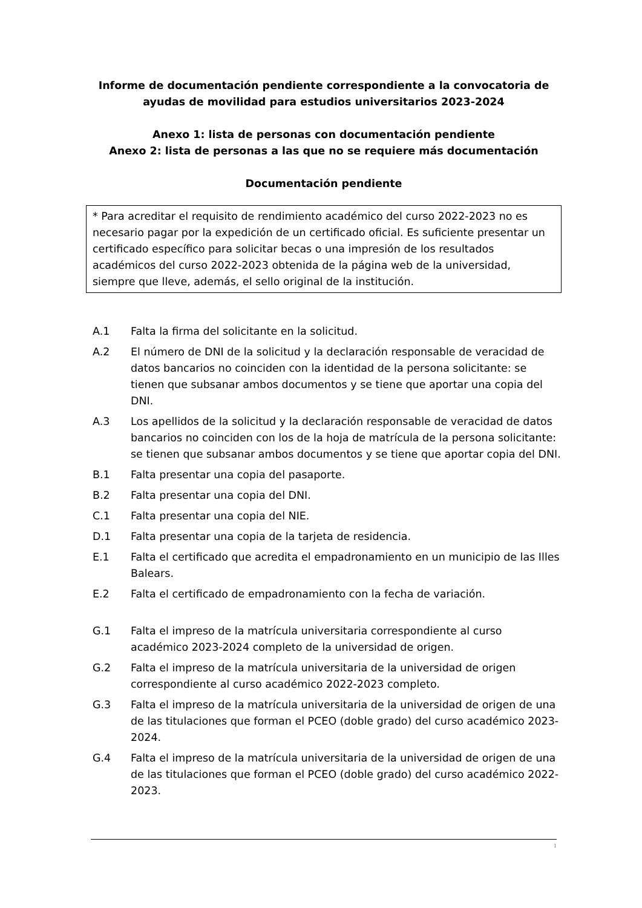Informe de documentación pendiente correspondiente a la convocatoria de ayudas de movilidad para estudios universitarios 2023-2024
Anexo 1: lista de personas con documentación pendiente
Anexo 2: lista de personas a las que no se requiere más documentación
Documentación pendiente
* Para acreditar el requisito de rendimiento académico del curso 2022-2023 no es necesario pagar por la expedición de un certificado oficial. Es suficiente presentar un certificado específico para solicitar becas o una impresión de los resultados académicos del curso 2022-2023 obtenida de la página web de la universidad, siempre que lleve, además, el sello original de la institución.
A.1 Falta la firma del solicitante en la solicitud.
A.2 El número de DNI de la solicitud y la declaración responsable de veracidad de datos bancarios no coinciden con la identidad de la persona solicitante: se tienen que subsanar ambos documentos y se tiene que aportar una copia del DNI.
A.3 Los apellidos de la solicitud y la declaración responsable de veracidad de datos bancarios no coinciden con los de la hoja de matrícula de la persona solicitante: se tienen que subsanar ambos documentos y se tiene que aportar copia del DNI.
B.1 Falta presentar una copia del pasaporte.
B.2 Falta presentar una copia del DNI.
C.1 Falta presentar una copia del NIE.
D.1 Falta presentar una copia de la tarjeta de residencia.
E.1 Falta el certificado que acredita el empadronamiento en un municipio de las Illes Balears.
E.2 Falta el certificado de empadronamiento con la fecha de variación.
G.1 Falta el impreso de la matrícula universitaria correspondiente al curso académico 2023-2024 completo de la universidad de origen.
G.2 Falta el impreso de la matrícula universitaria de la universidad de origen correspondiente al curso académico 2022-2023 completo.
G.3 Falta el impreso de la matrícula universitaria de la universidad de origen de una de las titulaciones que forman el PCEO (doble grado) del curso académico 2023-2024.
G.4 Falta el impreso de la matrícula universitaria de la universidad de origen de una de las titulaciones que forman el PCEO (doble grado) del curso académico 2022-2023.
1